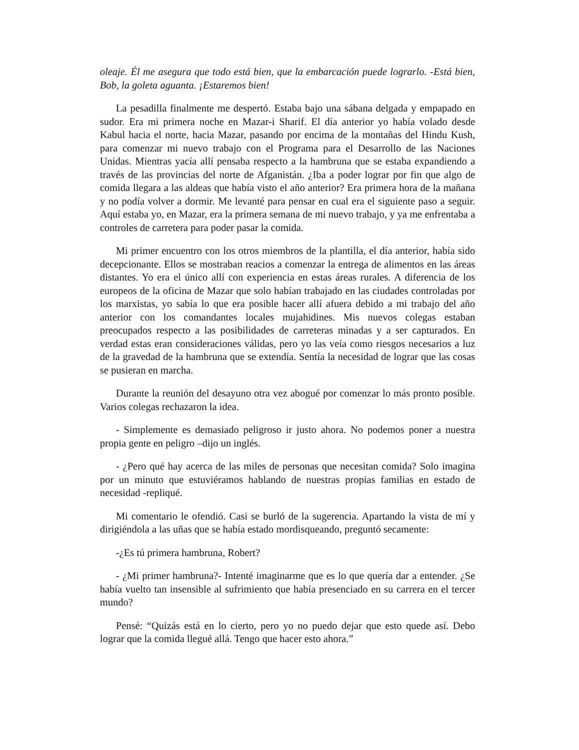oleaje. Él me asegura que todo está bien, que la embarcación puede lograrlo. -Está bien, Bob, la goleta aguanta. ¡Estaremos bien!
La pesadilla finalmente me despertó. Estaba bajo una sábana delgada y empapado en sudor. Era mi primera noche en Mazar-i Sharif. El día anterior yo había volado desde Kabul hacia el norte, hacia Mazar, pasando por encima de la montañas del Hindu Kush, para comenzar mi nuevo trabajo con el Programa para el Desarrollo de las Naciones Unidas. Mientras yacía allí pensaba respecto a la hambruna que se estaba expandiendo a través de las provincias del norte de Afganistán. ¿Iba a poder lograr por fin que algo de comida llegara a las aldeas que había visto el año anterior? Era primera hora de la mañana y no podía volver a dormir. Me levanté para pensar en cual era el siguiente paso a seguir. Aquí estaba yo, en Mazar, era la primera semana de mi nuevo trabajo, y ya me enfrentaba a controles de carretera para poder pasar la comida.
Mi primer encuentro con los otros miembros de la plantilla, el día anterior, había sido decepcionante. Ellos se mostraban reacios a comenzar la entrega de alimentos en las áreas distantes. Yo era el único allí con experiencia en estas áreas rurales. A diferencia de los europeos de la oficina de Mazar que solo habían trabajado en las ciudades controladas por los marxistas, yo sabía lo que era posible hacer allí afuera debido a mi trabajo del año anterior con los comandantes locales mujahidines. Mis nuevos colegas estaban preocupados respecto a las posibilidades de carreteras minadas y a ser capturados. En verdad estas eran consideraciones válidas, pero yo las veía como riesgos necesarios a luz de la gravedad de la hambruna que se extendía. Sentía la necesidad de lograr que las cosas se pusieran en marcha.
Durante la reunión del desayuno otra vez abogué por comenzar lo más pronto posible. Varios colegas rechazaron la idea.
- Simplemente es demasiado peligroso ir justo ahora. No podemos poner a nuestra propia gente en peligro –dijo un inglés.
- ¿Pero qué hay acerca de las miles de personas que necesitan comida? Solo imagina por un minuto que estuviéramos hablando de nuestras propias familias en estado de necesidad -repliqué.
Mi comentario le ofendió. Casi se burló de la sugerencia. Apartando la vista de mí y dirigiéndola a las uñas que se había estado mordisqueando, preguntó secamente:
-¿Es tú primera hambruna, Robert?
- ¿Mi primer hambruna?- Intenté imaginarme que es lo que quería dar a entender. ¿Se había vuelto tan insensible al sufrimiento que había presenciado en su carrera en el tercer mundo?
Pensé: “Quizás está en lo cierto, pero yo no puedo dejar que esto quede así. Debo lograr que la comida llegué allá. Tengo que hacer esto ahora.”